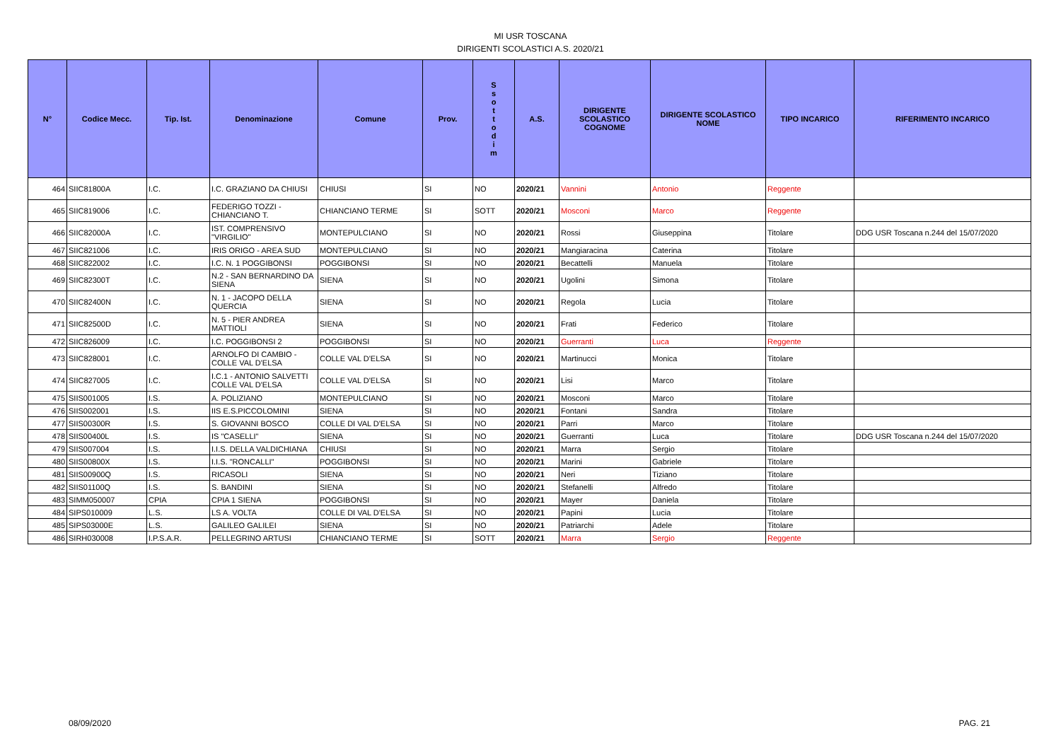MI USR TOSCANA
DIRIGENTI SCOLASTICI A.S. 2020/21
| N° | Codice Mecc. | Tip. Ist. | Denominazione | Comune | Prov. | S s o t t o d i m | A.S. | DIRIGENTE SCOLASTICO COGNOME | DIRIGENTE SCOLASTICO NOME | TIPO INCARICO | RIFERIMENTO INCARICO |
| --- | --- | --- | --- | --- | --- | --- | --- | --- | --- | --- | --- |
| 464 | SIIC81800A | I.C. | I.C. GRAZIANO DA CHIUSI | CHIUSI | SI | NO | 2020/21 | Vannini | Antonio | Reggente | |
| 465 | SIIC819006 | I.C. | FEDERIGO TOZZI - CHIANCIANO T. | CHIANCIANO TERME | SI | SOTT | 2020/21 | Mosconi | Marco | Reggente | |
| 466 | SIIC82000A | I.C. | IST. COMPRENSIVO "VIRGILIO" | MONTEPULCIANO | SI | NO | 2020/21 | Rossi | Giuseppina | Titolare | DDG USR Toscana n.244 del 15/07/2020 |
| 467 | SIIC821006 | I.C. | IRIS ORIGO - AREA SUD | MONTEPULCIANO | SI | NO | 2020/21 | Mangiaracina | Caterina | Titolare | |
| 468 | SIIC822002 | I.C. | I.C. N. 1 POGGIBONSI | POGGIBONSI | SI | NO | 2020/21 | Becattelli | Manuela | Titolare | |
| 469 | SIIC82300T | I.C. | N.2 - SAN BERNARDINO DA SIENA | SIENA | SI | NO | 2020/21 | Ugolini | Simona | Titolare | |
| 470 | SIIC82400N | I.C. | N. 1 - JACOPO DELLA QUERCIA | SIENA | SI | NO | 2020/21 | Regola | Lucia | Titolare | |
| 471 | SIIC82500D | I.C. | N. 5 - PIER ANDREA MATTIOLI | SIENA | SI | NO | 2020/21 | Frati | Federico | Titolare | |
| 472 | SIIC826009 | I.C. | I.C. POGGIBONSI 2 | POGGIBONSI | SI | NO | 2020/21 | Guerranti | Luca | Reggente | |
| 473 | SIIC828001 | I.C. | ARNOLFO DI CAMBIO - COLLE VAL D'ELSA | COLLE VAL D'ELSA | SI | NO | 2020/21 | Martinucci | Monica | Titolare | |
| 474 | SIIC827005 | I.C. | I.C.1 - ANTONIO SALVETTI COLLE VAL D'ELSA | COLLE VAL D'ELSA | SI | NO | 2020/21 | Lisi | Marco | Titolare | |
| 475 | SIIS001005 | I.S. | A. POLIZIANO | MONTEPULCIANO | SI | NO | 2020/21 | Mosconi | Marco | Titolare | |
| 476 | SIIS002001 | I.S. | IIS E.S.PICCOLOMINI | SIENA | SI | NO | 2020/21 | Fontani | Sandra | Titolare | |
| 477 | SIIS00300R | I.S. | S. GIOVANNI BOSCO | COLLE DI VAL D'ELSA | SI | NO | 2020/21 | Parri | Marco | Titolare | |
| 478 | SIIS00400L | I.S. | IS "CASELLI" | SIENA | SI | NO | 2020/21 | Guerranti | Luca | Titolare | DDG USR Toscana n.244 del 15/07/2020 |
| 479 | SIIS007004 | I.S. | I.I.S. DELLA VALDICHIANA | CHIUSI | SI | NO | 2020/21 | Marra | Sergio | Titolare | |
| 480 | SIIS00800X | I.S. | I.I.S. "RONCALLI" | POGGIBONSI | SI | NO | 2020/21 | Marini | Gabriele | Titolare | |
| 481 | SIIS00900Q | I.S. | RICASOLI | SIENA | SI | NO | 2020/21 | Neri | Tiziano | Titolare | |
| 482 | SIIS01100Q | I.S. | S. BANDINI | SIENA | SI | NO | 2020/21 | Stefanelli | Alfredo | Titolare | |
| 483 | SIMM050007 | CPIA | CPIA 1 SIENA | POGGIBONSI | SI | NO | 2020/21 | Mayer | Daniela | Titolare | |
| 484 | SIPS010009 | L.S. | LS A. VOLTA | COLLE DI VAL D'ELSA | SI | NO | 2020/21 | Papini | Lucia | Titolare | |
| 485 | SIPS03000E | L.S. | GALILEO GALILEI | SIENA | SI | NO | 2020/21 | Patriarchi | Adele | Titolare | |
| 486 | SIRH030008 | I.P.S.A.R. | PELLEGRINO ARTUSI | CHIANCIANO TERME | SI | SOTT | 2020/21 | Marra | Sergio | Reggente | |
08/09/2020 PAG. 21